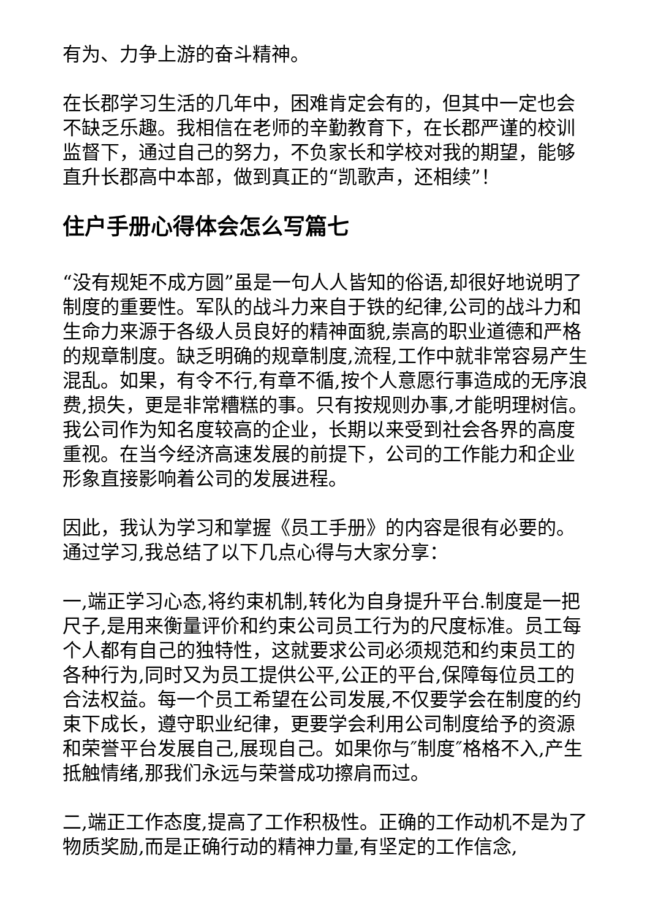有为、力争上游的奋斗精神。
在长郡学习生活的几年中，困难肯定会有的，但其中一定也会不缺乏乐趣。我相信在老师的辛勤教育下，在长郡严谨的校训监督下，通过自己的努力，不负家长和学校对我的期望，能够直升长郡高中本部，做到真正的“凯歌声，还相续”！
住户手册心得体会怎么写篇七
“没有规矩不成方圆”虽是一句人人皆知的俗语,却很好地说明了制度的重要性。军队的战斗力来自于铁的纪律,公司的战斗力和生命力来源于各级人员良好的精神面貌,崇高的职业道德和严格的规章制度。缺乏明确的规章制度,流程,工作中就非常容易产生混乱。如果，有令不行,有章不循,按个人意愿行事造成的无序浪费,损失，更是非常糟糕的事。只有按规则办事,才能明理树信。我公司作为知名度较高的企业，长期以来受到社会各界的高度重视。在当今经济高速发展的前提下，公司的工作能力和企业形象直接影响着公司的发展进程。
因此，我认为学习和掌握《员工手册》的内容是很有必要的。通过学习,我总结了以下几点心得与大家分享：
一,端正学习心态,将约束机制,转化为自身提升平台.制度是一把尺子,是用来衡量评价和约束公司员工行为的尺度标准。员工每个人都有自己的独特性，这就要求公司必须规范和约束员工的各种行为,同时又为员工提供公平,公正的平台,保障每位员工的合法权益。每一个员工希望在公司发展,不仅要学会在制度的约束下成长，遵守职业纪律，更要学会利用公司制度给予的资源和荣誉平台发展自己,展现自己。如果你与″制度″格格不入,产生抵触情绪,那我们永远与荣誉成功擦肩而过。
二,端正工作态度,提高了工作积极性。正确的工作动机不是为了物质奖励,而是正确行动的精神力量,有坚定的工作信念,